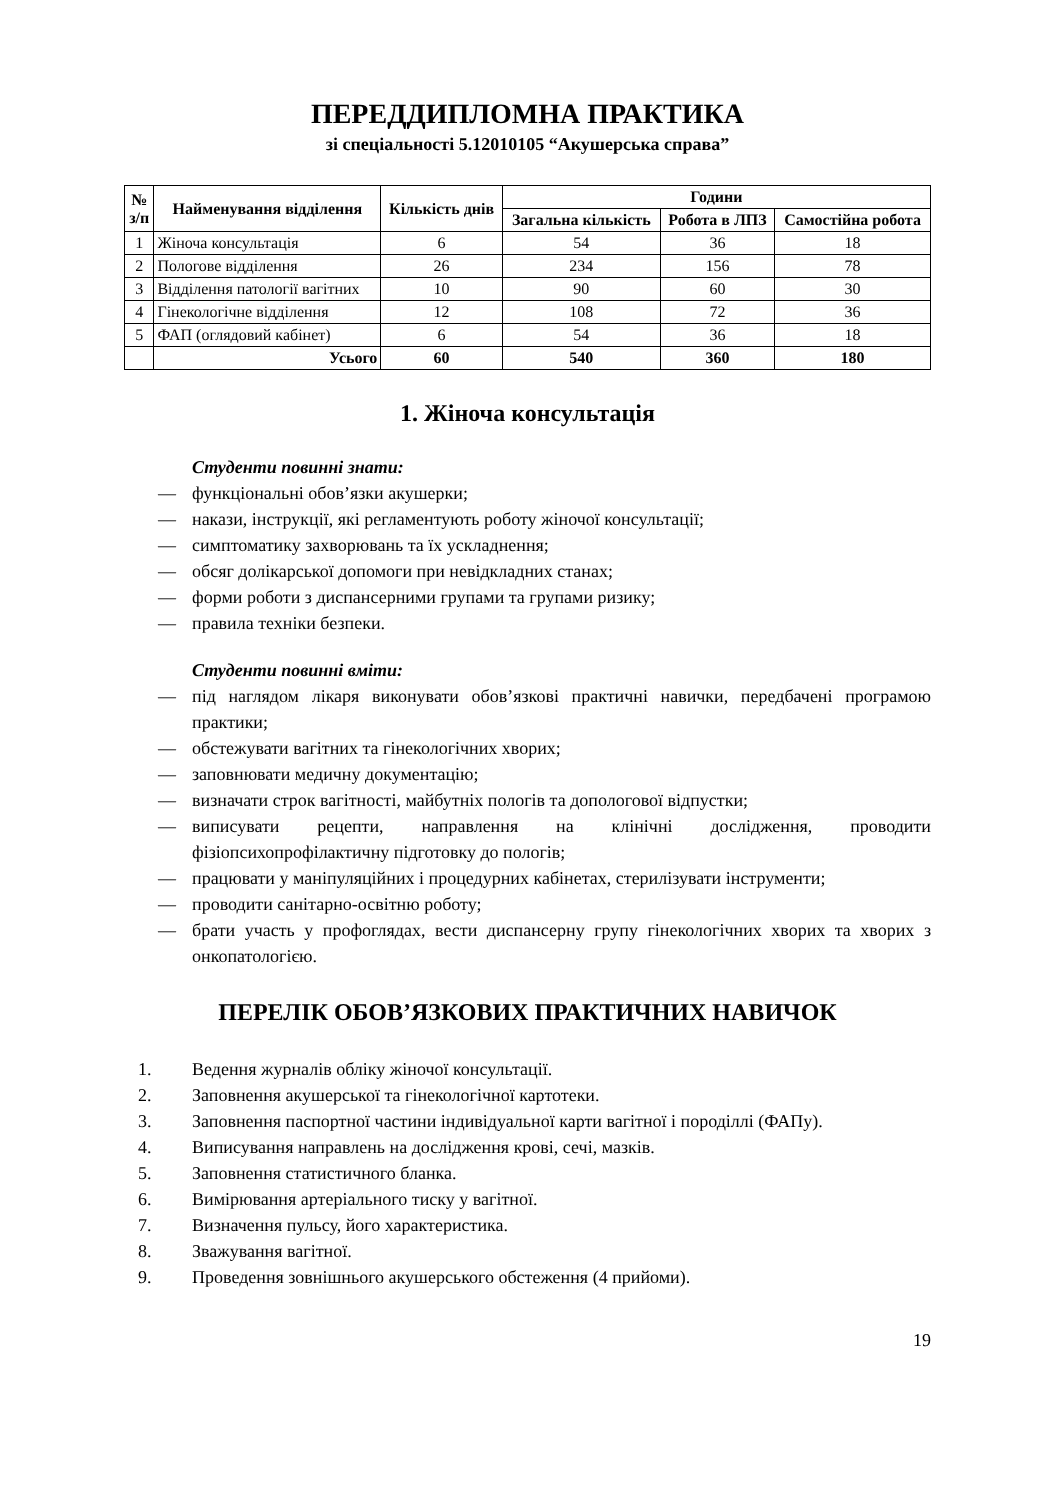ПЕРЕДДИПЛОМНА ПРАКТИКА
зі спеціальності 5.12010105 “Акушерська справа”
| № з/п | Найменування відділення | Кількість днів | Години | | |
| --- | --- | --- | --- | --- | --- |
| | | | Загальна кількість | Робота в ЛПЗ | Самостійна робота |
| 1 | Жіноча консультація | 6 | 54 | 36 | 18 |
| 2 | Пологове відділення | 26 | 234 | 156 | 78 |
| 3 | Відділення патології вагітних | 10 | 90 | 60 | 30 |
| 4 | Гінекологічне відділення | 12 | 108 | 72 | 36 |
| 5 | ФАП (оглядовий кабінет) | 6 | 54 | 36 | 18 |
| | Усього | 60 | 540 | 360 | 180 |
1. Жіноча консультація
Студенти повинні знати:
— функціональні обов’язки акушерки;
— накази, інструкції, які регламентують роботу жіночої консультації;
— симптоматику захворювань та їх ускладнення;
— обсяг долікарської допомоги при невідкладних станах;
— форми роботи з диспансерними групами та групами ризику;
— правила техніки безпеки.
Студенти повинні вміти:
— під наглядом лікаря виконувати обов’язкові практичні навички, передбачені програмою практики;
— обстежувати вагітних та гінекологічних хворих;
— заповнювати медичну документацію;
— визначати строк вагітності, майбутніх пологів та допологової відпустки;
— виписувати рецепти, направлення на клінічні дослідження, проводити фізіопсихопрофілактичну підготовку до пологів;
— працювати у маніпуляційних і процедурних кабінетах, стерилізувати інструменти;
— проводити санітарно-освітню роботу;
— брати участь у профоглядах, вести диспансерну групу гінекологічних хворих та хворих з онкопатологією.
ПЕРЕЛІК ОБОВ’ЯЗКОВИХ ПРАКТИЧНИХ НАВИЧОК
1. Ведення журналів обліку жіночої консультації.
2. Заповнення акушерської та гінекологічної картотеки.
3. Заповнення паспортної частини індивідуальної карти вагітної і породіллі (ФАПу).
4. Виписування направлень на дослідження крові, сечі, мазків.
5. Заповнення статистичного бланка.
6. Вимірювання артеріального тиску у вагітної.
7. Визначення пульсу, його характеристика.
8. Зважування вагітної.
9. Проведення зовнішнього акушерського обстеження (4 прийоми).
19